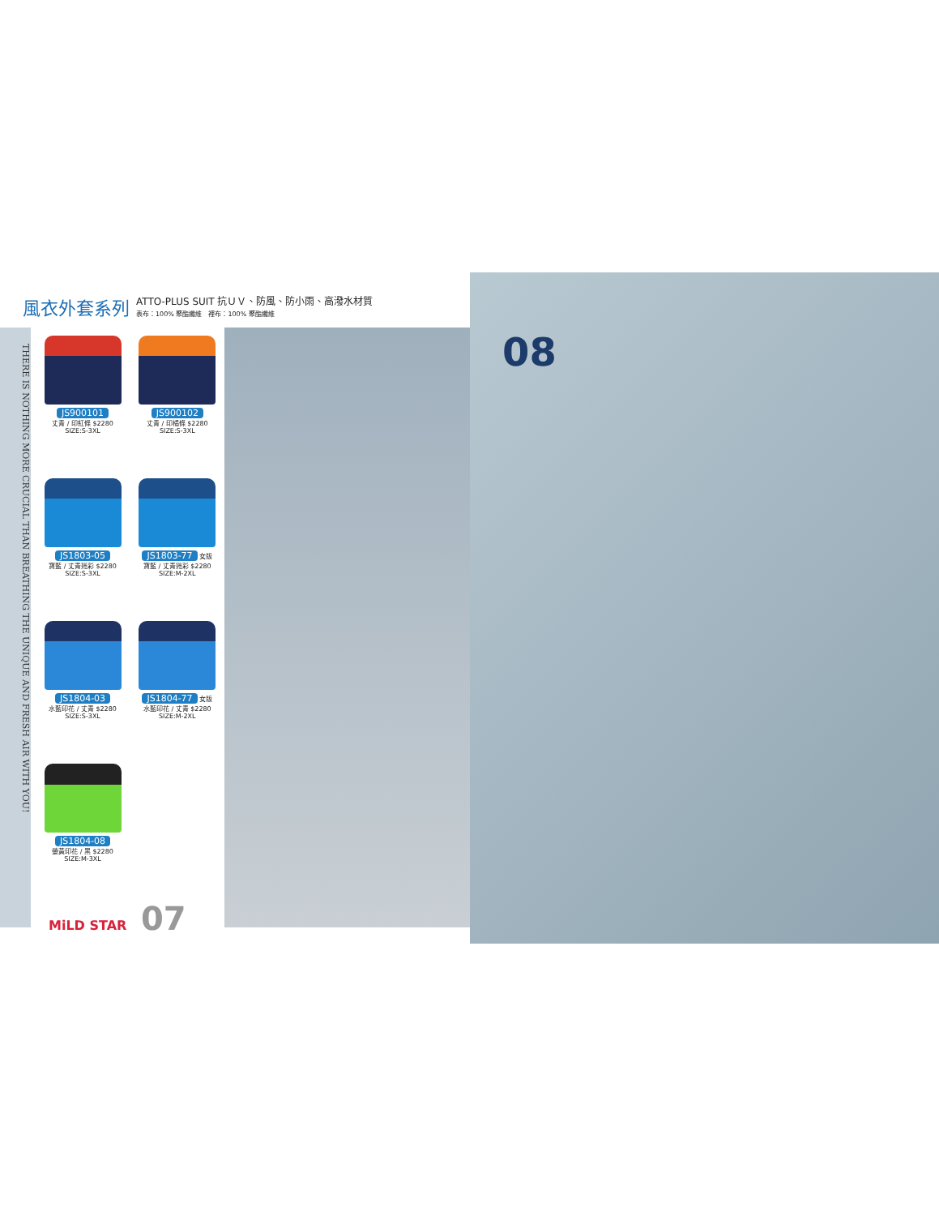風衣外套系列
ATTO-PLUS SUIT 抗ＵＶ、防風、防小雨、高潑水材質
表布：100% 聚酯纖維　裡布：100% 聚酯纖維
THERE IS NOTHING MORE CRUCIAL THAN BREATHING THE UNIQUE AND FRESH AIR WITH YOU!
JS900101
丈青 / 印紅條 $2280
SIZE:S-3XL
JS900102
丈青 / 印橘條 $2280
SIZE:S-3XL
JS1803-05
寶藍 / 丈青迷彩 $2280
SIZE:S-3XL
JS1803-77 女版
寶藍 / 丈青迷彩 $2280
SIZE:M-2XL
JS1804-03
水藍印花 / 丈青 $2280
SIZE:S-3XL
JS1804-77 女版
水藍印花 / 丈青 $2280
SIZE:M-2XL
JS1804-08
螢黃印花 / 黑 $2280
SIZE:M-3XL
MiLD STAR 07
08